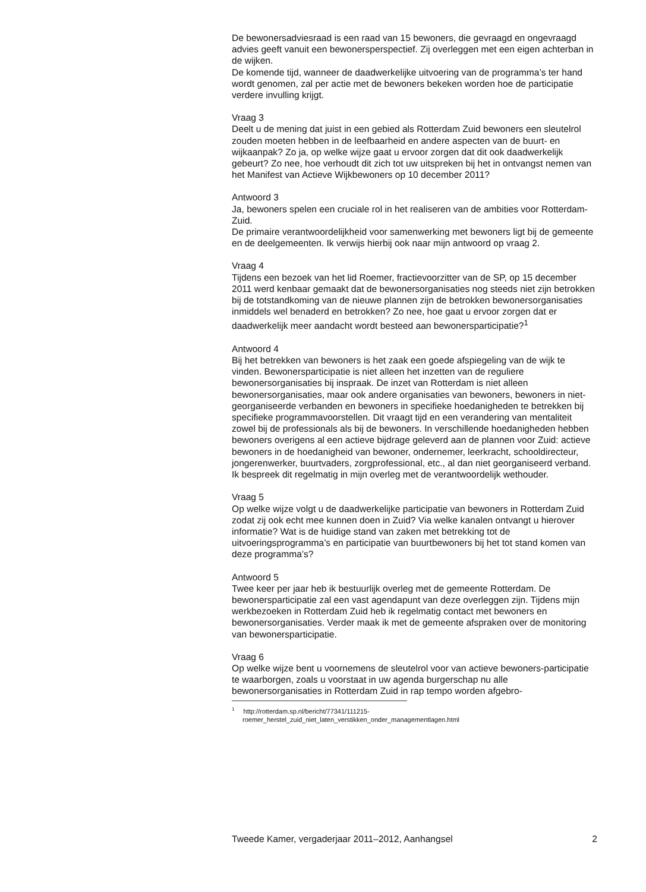De bewonersadviesraad is een raad van 15 bewoners, die gevraagd en ongevraagd advies geeft vanuit een bewonersperspectief. Zij overleggen met een eigen achterban in de wijken.
De komende tijd, wanneer de daadwerkelijke uitvoering van de programma’s ter hand wordt genomen, zal per actie met de bewoners bekeken worden hoe de participatie verdere invulling krijgt.
Vraag 3
Deelt u de mening dat juist in een gebied als Rotterdam Zuid bewoners een sleutelrol zouden moeten hebben in de leefbaarheid en andere aspecten van de buurt- en wijkaanpak? Zo ja, op welke wijze gaat u ervoor zorgen dat dit ook daadwerkelijk gebeurt? Zo nee, hoe verhoudt dit zich tot uw uitspreken bij het in ontvangst nemen van het Manifest van Actieve Wijkbewoners op 10 december 2011?
Antwoord 3
Ja, bewoners spelen een cruciale rol in het realiseren van de ambities voor Rotterdam-Zuid.
De primaire verantwoordelijkheid voor samenwerking met bewoners ligt bij de gemeente en de deelgemeenten. Ik verwijs hierbij ook naar mijn antwoord op vraag 2.
Vraag 4
Tijdens een bezoek van het lid Roemer, fractievoorzitter van de SP, op 15 december 2011 werd kenbaar gemaakt dat de bewonersorganisaties nog steeds niet zijn betrokken bij de totstandkoming van de nieuwe plannen zijn de betrokken bewonersorganisaties inmiddels wel benaderd en betrokken? Zo nee, hoe gaat u ervoor zorgen dat er daadwerkelijk meer aandacht wordt besteed aan bewonersparticipatie?<sup>1</sup>
Antwoord 4
Bij het betrekken van bewoners is het zaak een goede afspiegeling van de wijk te vinden. Bewonersparticipatie is niet alleen het inzetten van de reguliere bewonersorganisaties bij inspraak. De inzet van Rotterdam is niet alleen bewonersorganisaties, maar ook andere organisaties van bewoners, bewoners in niet-georganiseerde verbanden en bewoners in specifieke hoedanigheden te betrekken bij specifieke programmavoorstellen. Dit vraagt tijd en een verandering van mentaliteit zowel bij de professionals als bij de bewoners. In verschillende hoedanigheden hebben bewoners overigens al een actieve bijdrage geleverd aan de plannen voor Zuid: actieve bewoners in de hoedanigheid van bewoner, ondernemer, leerkracht, schooldirecteur, jongerenwerker, buurtvaders, zorgprofessional, etc., al dan niet georganiseerd verband. Ik bespreek dit regelmatig in mijn overleg met de verantwoordelijk wethouder.
Vraag 5
Op welke wijze volgt u de daadwerkelijke participatie van bewoners in Rotterdam Zuid zodat zij ook echt mee kunnen doen in Zuid? Via welke kanalen ontvangt u hierover informatie? Wat is de huidige stand van zaken met betrekking tot de uitvoeringsprogramma’s en participatie van buurtbewoners bij het tot stand komen van deze programma’s?
Antwoord 5
Twee keer per jaar heb ik bestuurlijk overleg met de gemeente Rotterdam. De bewonersparticipatie zal een vast agendapunt van deze overleggen zijn. Tijdens mijn werkbezoeken in Rotterdam Zuid heb ik regelmatig contact met bewoners en bewonersorganisaties. Verder maak ik met de gemeente afspraken over de monitoring van bewonersparticipatie.
Vraag 6
Op welke wijze bent u voornemens de sleutelrol voor van actieve bewoners-participatie te waarborgen, zoals u voorstaat in uw agenda burgerschap nu alle bewonersorganisaties in Rotterdam Zuid in rap tempo worden afgebro-
<sup>1</sup> http://rotterdam.sp.nl/bericht/77341/111215-
roemer_herstel_zuid_niet_laten_verstikken_onder_managementlagen.html
Tweede Kamer, vergaderjaar 2011–2012, Aanhangsel 2